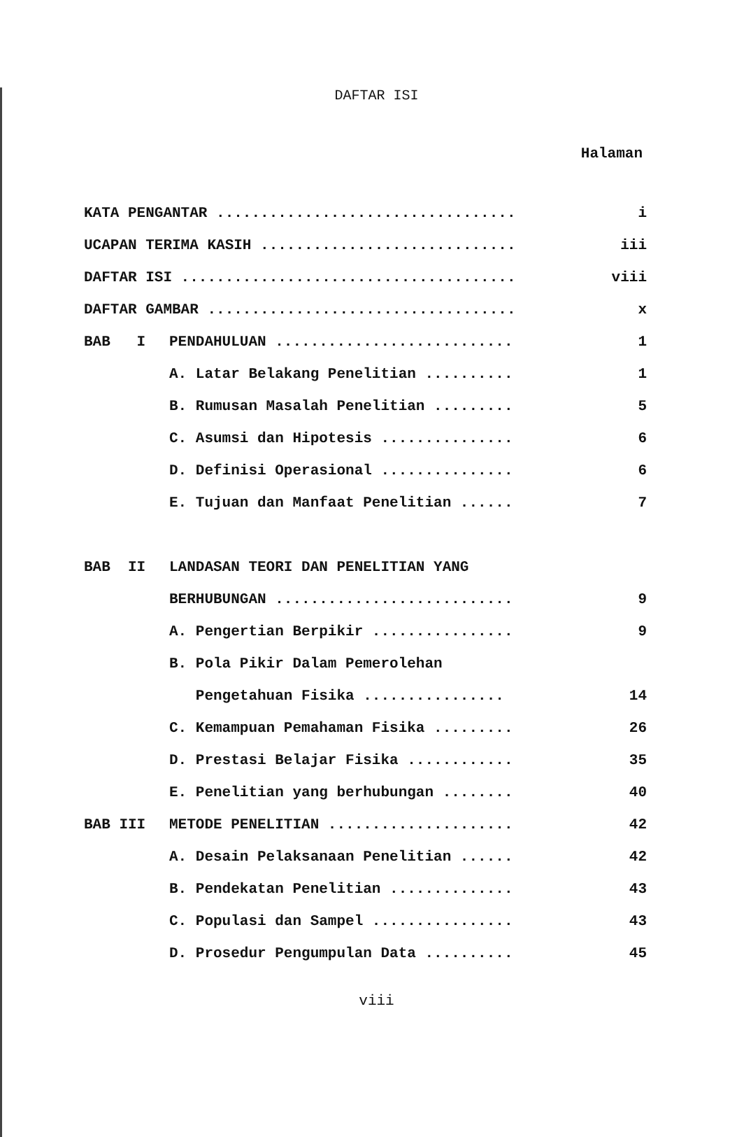DAFTAR ISI
Halaman
| KATA PENGANTAR .................................. | | i |
| UCAPAN TERIMA KASIH ............................. | | iii |
| DAFTAR ISI ...................................... | | viii |
| DAFTAR GAMBAR ................................... | | x |
| BAB I | PENDAHULUAN ........................... | 1 |
| | A. Latar Belakang Penelitian .......... | 1 |
| | B. Rumusan Masalah Penelitian ......... | 5 |
| | C. Asumsi dan Hipotesis ............... | 6 |
| | D. Definisi Operasional ............... | 6 |
| | E. Tujuan dan Manfaat Penelitian ...... | 7 |
| BAB II | LANDASAN TEORI DAN PENELITIAN YANG | |
| | BERHUBUNGAN ........................... | 9 |
| | A. Pengertian Berpikir ................ | 9 |
| | B. Pola Pikir Dalam Pemerolehan | |
| | Pengetahuan Fisika ................ | 14 |
| | C. Kemampuan Pemahaman Fisika ......... | 26 |
| | D. Prestasi Belajar Fisika ............ | 35 |
| | E. Penelitian yang berhubungan ........ | 40 |
| BAB III | METODE PENELITIAN ..................... | 42 |
| | A. Desain Pelaksanaan Penelitian ...... | 42 |
| | B. Pendekatan Penelitian .............. | 43 |
| | C. Populasi dan Sampel ................ | 43 |
| | D. Prosedur Pengumpulan Data .......... | 45 |
viii